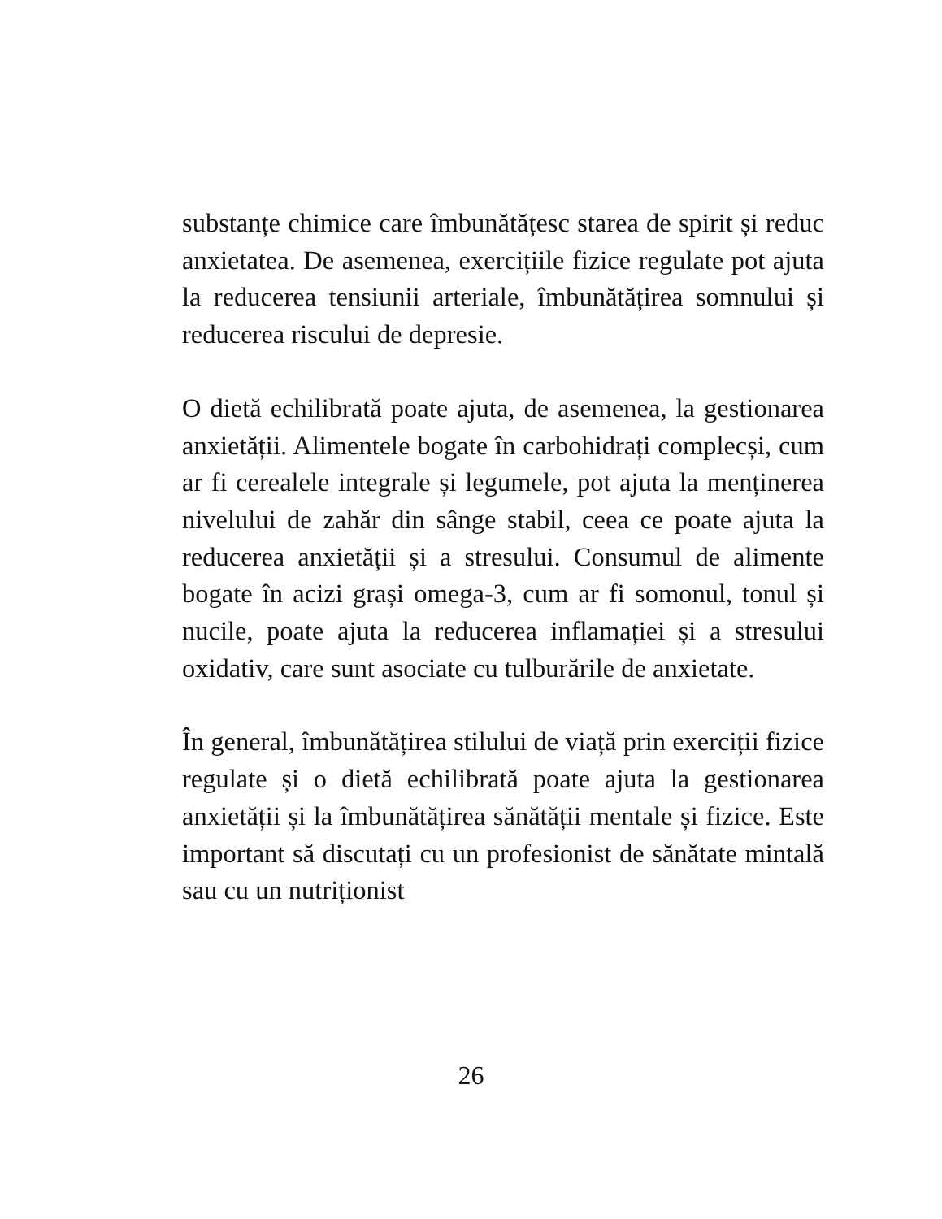substanțe chimice care îmbunătățesc starea de spirit și reduc anxietatea. De asemenea, exercițiile fizice regulate pot ajuta la reducerea tensiunii arteriale, îmbunătățirea somnului și reducerea riscului de depresie.
O dietă echilibrată poate ajuta, de asemenea, la gestionarea anxietății. Alimentele bogate în carbohidrați complecși, cum ar fi cerealele integrale și legumele, pot ajuta la menținerea nivelului de zahăr din sânge stabil, ceea ce poate ajuta la reducerea anxietății și a stresului. Consumul de alimente bogate în acizi grași omega-3, cum ar fi somonul, tonul și nucile, poate ajuta la reducerea inflamației și a stresului oxidativ, care sunt asociate cu tulburările de anxietate.
În general, îmbunătățirea stilului de viață prin exerciții fizice regulate și o dietă echilibrată poate ajuta la gestionarea anxietății și la îmbunătățirea sănătății mentale și fizice. Este important să discutați cu un profesionist de sănătate mintală sau cu un nutriționist
26